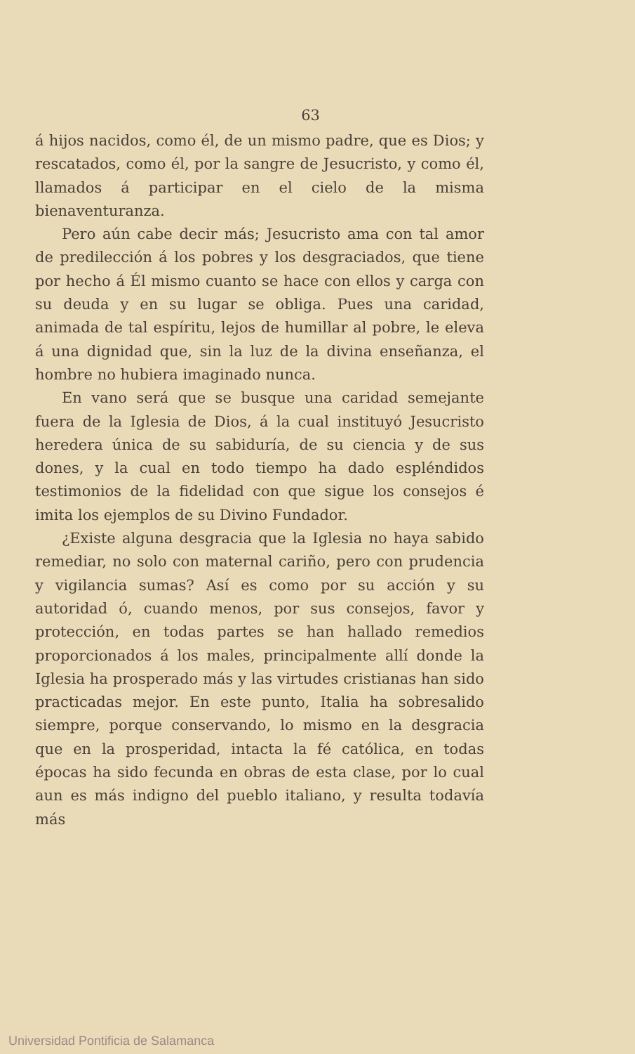63
á hijos nacidos, como él, de un mismo padre, que es Dios; y rescatados, como él, por la sangre de Jesucristo, y como él, llamados á participar en el cielo de la misma bienaventuranza.
Pero aún cabe decir más; Jesucristo ama con tal amor de predilección á los pobres y los desgraciados, que tiene por hecho á Él mismo cuanto se hace con ellos y carga con su deuda y en su lugar se obliga. Pues una caridad, animada de tal espíritu, lejos de humillar al pobre, le eleva á una dignidad que, sin la luz de la divina enseñanza, el hombre no hubiera imaginado nunca.
En vano será que se busque una caridad semejante fuera de la Iglesia de Dios, á la cual instituyó Jesucristo heredera única de su sabiduría, de su ciencia y de sus dones, y la cual en todo tiempo ha dado espléndidos testimonios de la fidelidad con que sigue los consejos é imita los ejemplos de su Divino Fundador.
¿Existe alguna desgracia que la Iglesia no haya sabido remediar, no solo con maternal cariño, pero con prudencia y vigilancia sumas? Así es como por su acción y su autoridad ó, cuando menos, por sus consejos, favor y protección, en todas partes se han hallado remedios proporcionados á los males, principalmente allí donde la Iglesia ha prosperado más y las virtudes cristianas han sido practicadas mejor. En este punto, Italia ha sobresalido siempre, porque conservando, lo mismo en la desgracia que en la prosperidad, intacta la fé católica, en todas épocas ha sido fecunda en obras de esta clase, por lo cual aun es más indigno del pueblo italiano, y resulta todavía más
Universidad Pontificia de Salamanca